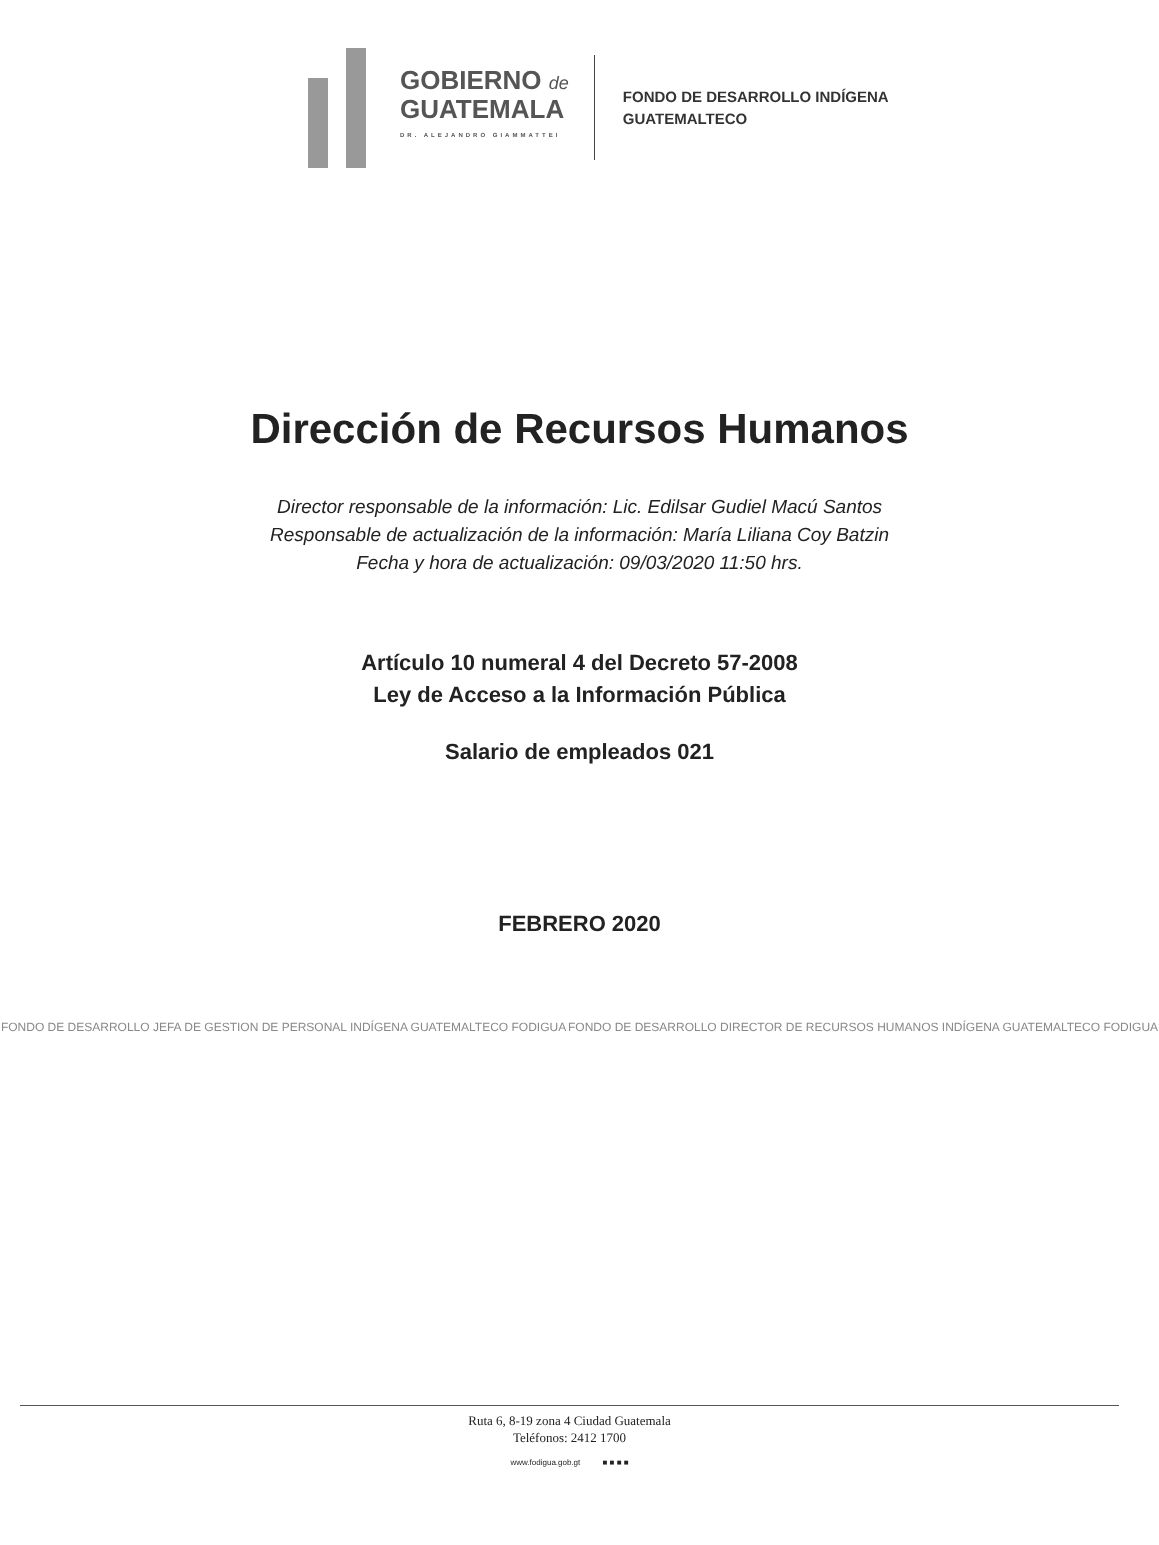GOBIERNO de
GUATEMALA
DR. ALEJANDRO GIAMMATTEI
FONDO DE DESARROLLO INDÍGENA
GUATEMALTECO
Dirección de Recursos Humanos
Director responsable de la información: Lic. Edilsar Gudiel Macú Santos
Responsable de actualización de la información: María Liliana Coy Batzin
Fecha y hora de actualización: 09/03/2020 11:50 hrs.
Artículo 10 numeral 4 del Decreto 57-2008
Ley de Acceso a la Información Pública
Salario de empleados 021
FEBRERO 2020
FONDO DE DESARROLLO JEFA DE GESTION DE PERSONAL INDÍGENA GUATEMALTECO FODIGUA
FONDO DE DESARROLLO DIRECTOR DE RECURSOS HUMANOS INDÍGENA GUATEMALTECO FODIGUA
Ruta 6, 8-19 zona 4 Ciudad Guatemala
Teléfonos: 2412 1700
www.fodigua.gob.gt ■ ■ ■ ■